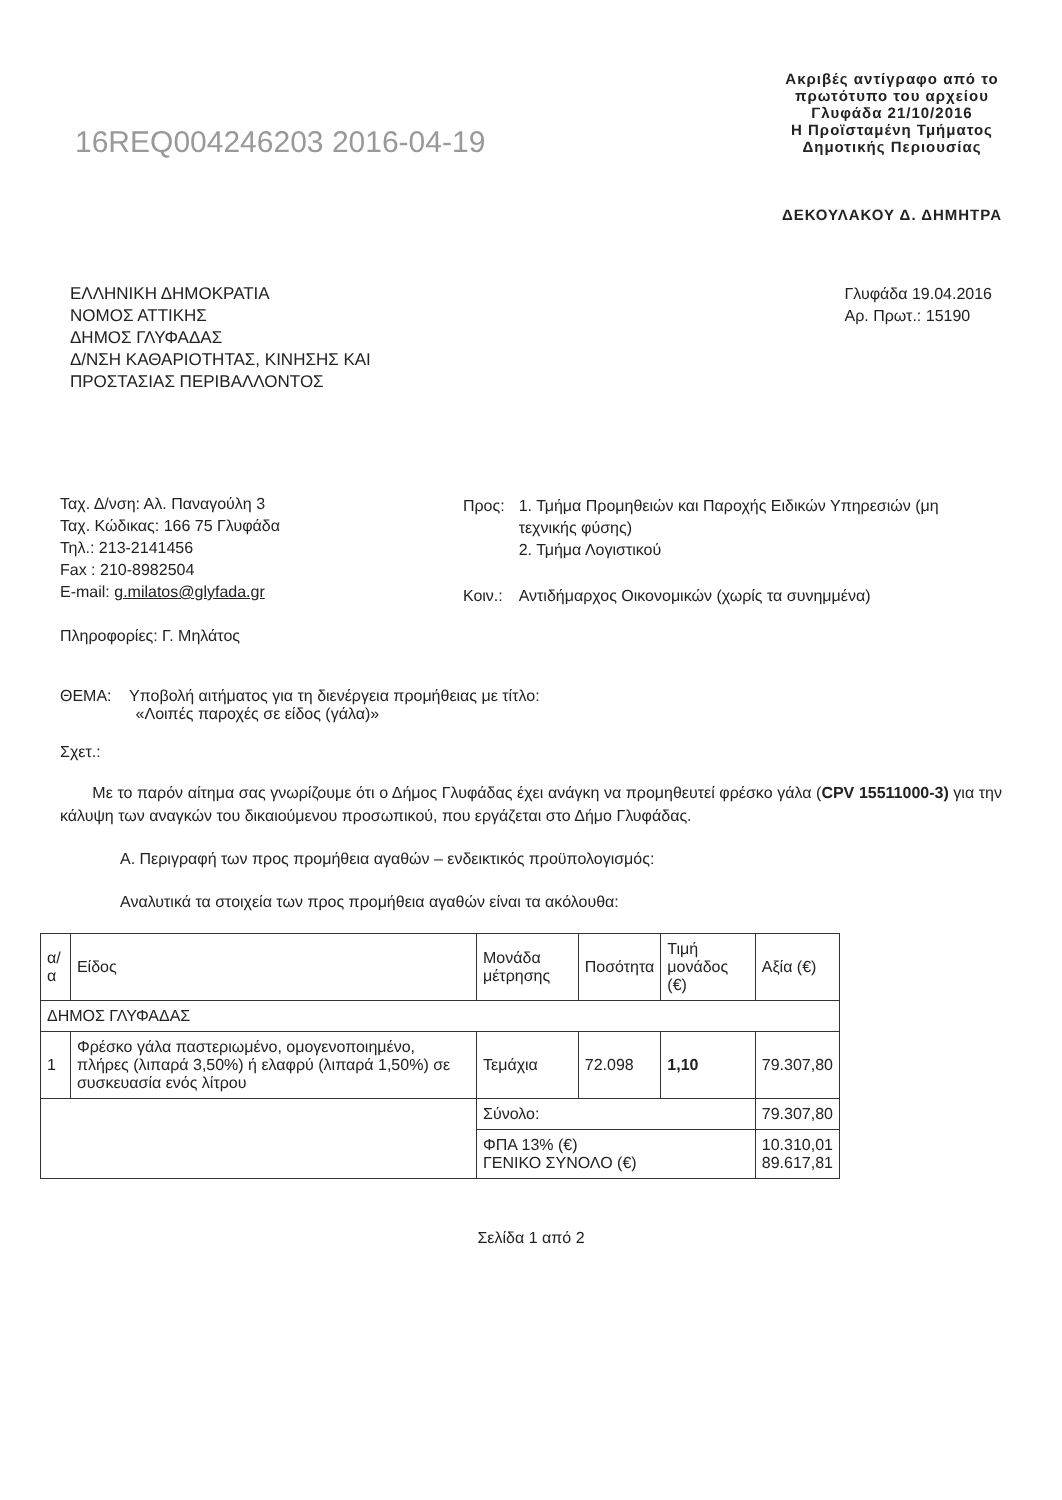16REQ004246203 2016-04-19
Ακριβές αντίγραφο από το
πρωτότυπο του αρχείου
Γλυφάδα 21/10/2016
Η Προϊσταμένη Τμήματος
Δημοτικής Περιουσίας
ΔΕΚΟΥΛΑΚΟΥ Δ. ΔΗΜΗΤΡΑ
ΕΛΛΗΝΙΚΗ ΔΗΜΟΚΡΑΤΙΑ
ΝΟΜΟΣ ΑΤΤΙΚΗΣ
ΔΗΜΟΣ ΓΛΥΦΑΔΑΣ
Δ/ΝΣΗ ΚΑΘΑΡΙΟΤΗΤΑΣ, ΚΙΝΗΣΗΣ ΚΑΙ
ΠΡΟΣΤΑΣΙΑΣ ΠΕΡΙΒΑΛΛΟΝΤΟΣ
Γλυφάδα 19.04.2016
Αρ. Πρωτ.: 15190
Ταχ. Δ/νση: Αλ. Παναγούλη 3
Ταχ. Κώδικας: 166 75 Γλυφάδα
Τηλ.: 213-2141456
Fax : 210-8982504
E-mail: g.milatos@glyfada.gr
Πληροφορίες: Γ. Μηλάτος
| Προς: | 1. Τμήμα Προμηθειών και Παροχής Ειδικών Υπηρεσιών (μη τεχνικής φύσης) 2. Τμήμα Λογιστικού |
| Κοιν.: | Αντιδήμαρχος Οικονομικών (χωρίς τα συνημμένα) |
ΘΕΜΑ: Υποβολή αιτήματος για τη διενέργεια προμήθειας με τίτλο:
«Λοιπές παροχές σε είδος (γάλα)»
Σχετ.:
Με το παρόν αίτημα σας γνωρίζουμε ότι ο Δήμος Γλυφάδας έχει ανάγκη να προμηθευτεί φρέσκο γάλα (CPV 15511000-3) για την κάλυψη των αναγκών του δικαιούμενου προσωπικού, που εργάζεται στο Δήμο Γλυφάδας.
Α. Περιγραφή των προς προμήθεια αγαθών – ενδεικτικός προϋπολογισμός:
Αναλυτικά τα στοιχεία των προς προμήθεια αγαθών είναι τα ακόλουθα:
| α/α | Είδος | Μονάδα μέτρησης | Ποσότητα | Τιμή μονάδος (€) | Αξία (€) |
| --- | --- | --- | --- | --- | --- |
| ΔΗΜΟΣ ΓΛΥΦΑΔΑΣ | | | | | |
| 1 | Φρέσκο γάλα παστεριωμένο, ομογενοποιημένο, πλήρες (λιπαρά 3,50%) ή ελαφρύ (λιπαρά 1,50%) σε συσκευασία ενός λίτρου | Τεμάχια | 72.098 | 1,10 | 79.307,80 |
| | | Σύνολο: | | | 79.307,80 |
| | | ΦΠΑ 13% (€) ΓΕΝΙΚΟ ΣΥΝΟΛΟ (€) | | | 10.310,01 89.617,81 |
Σελίδα 1 από 2